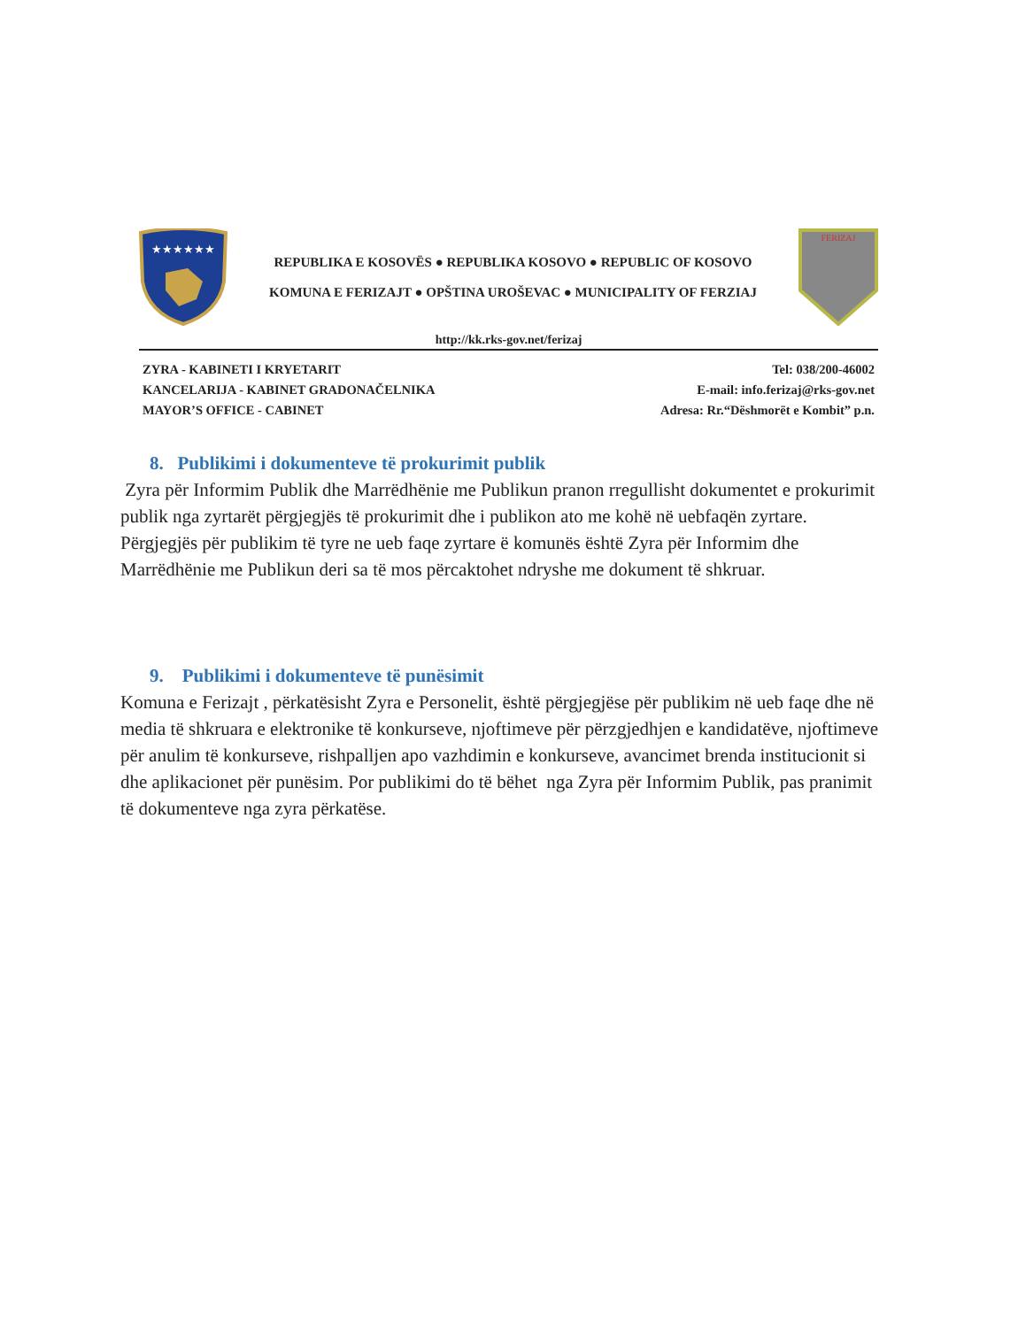★★★★★★
REPUBLIKA E KOSOVËS ● REPUBLIKA KOSOVO ● REPUBLIC OF KOSOVO
KOMUNA E FERIZAJT ● OPŠTINA UROŠEVAC ● MUNICIPALITY OF FERZIAJ
FERIZAJ
http://kk.rks-gov.net/ferizaj
ZYRA - KABINETI I KRYETARIT
KANCELARIJA - KABINET GRADONAČELNIKA
MAYOR’S OFFICE - CABINET
Tel: 038/200-46002
E-mail: info.ferizaj@rks-gov.net
Adresa: Rr.“Dëshmorët e Kombit” p.n.
8. Publikimi i dokumenteve të prokurimit publik
Zyra për Informim Publik dhe Marrëdhënie me Publikun pranon rregullisht dokumentet e prokurimit publik nga zyrtarët përgjegjës të prokurimit dhe i publikon ato me kohë në uebfaqën zyrtare. Përgjegjës për publikim të tyre ne ueb faqe zyrtare ë komunës është Zyra për Informim dhe Marrëdhënie me Publikun deri sa të mos përcaktohet ndryshe me dokument të shkruar.
9. Publikimi i dokumenteve të punësimit
Komuna e Ferizajt , përkatësisht Zyra e Personelit, është përgjegjëse për publikim në ueb faqe dhe në media të shkruara e elektronike të konkurseve, njoftimeve për përzgjedhjen e kandidatëve, njoftimeve për anulim të konkurseve, rishpalljen apo vazhdimin e konkurseve, avancimet brenda institucionit si dhe aplikacionet për punësim. Por publikimi do të bëhet nga Zyra për Informim Publik, pas pranimit të dokumenteve nga zyra përkatëse.